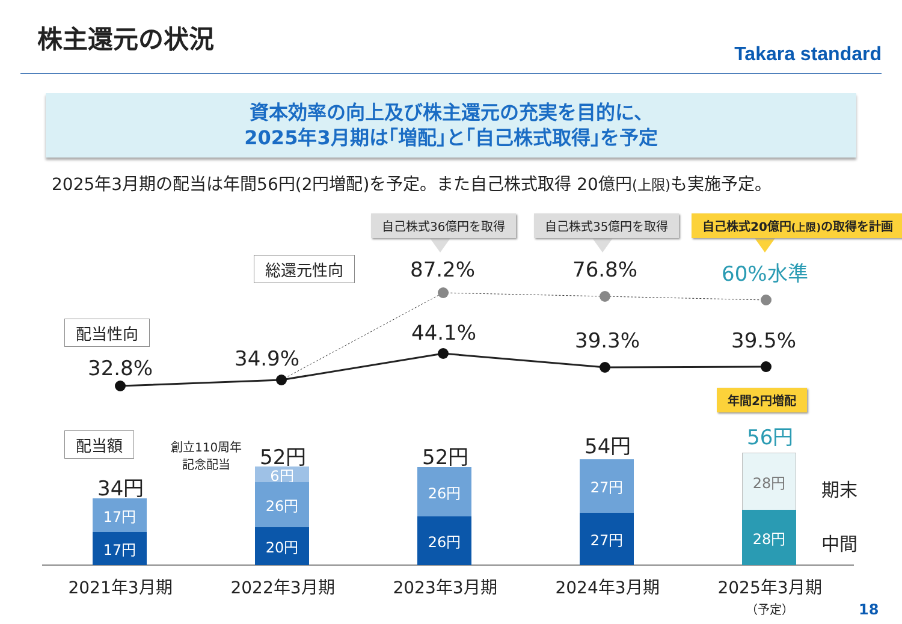株主還元の状況
Takara standard
資本効率の向上及び株主還元の充実を目的に、
2025年3月期は｢増配｣と｢自己株式取得｣を予定
2025年3月期の配当は年間56円(2円増配)を予定。また自己株式取得 20億円(上限) も実施予定。
自己株式36億円を取得 自己株式35億円を取得 自己株式20億円(上限) の取得を計画
総還元性向 87.2% 76.8% 60%水準
配当性向
32.8% 34.9%
44.1% 39.3% 39.5%
年間2円増配
配当額
創立110周年
記念配当
34円
52円 52円 54円 56円
17円
17円
6円
26円
20円
26円
26円
27円
27円
28円
28円
期末
中間
2021年3月期 2022年3月期 2023年3月期 2024年3月期
2025年3月期
（予定）
18